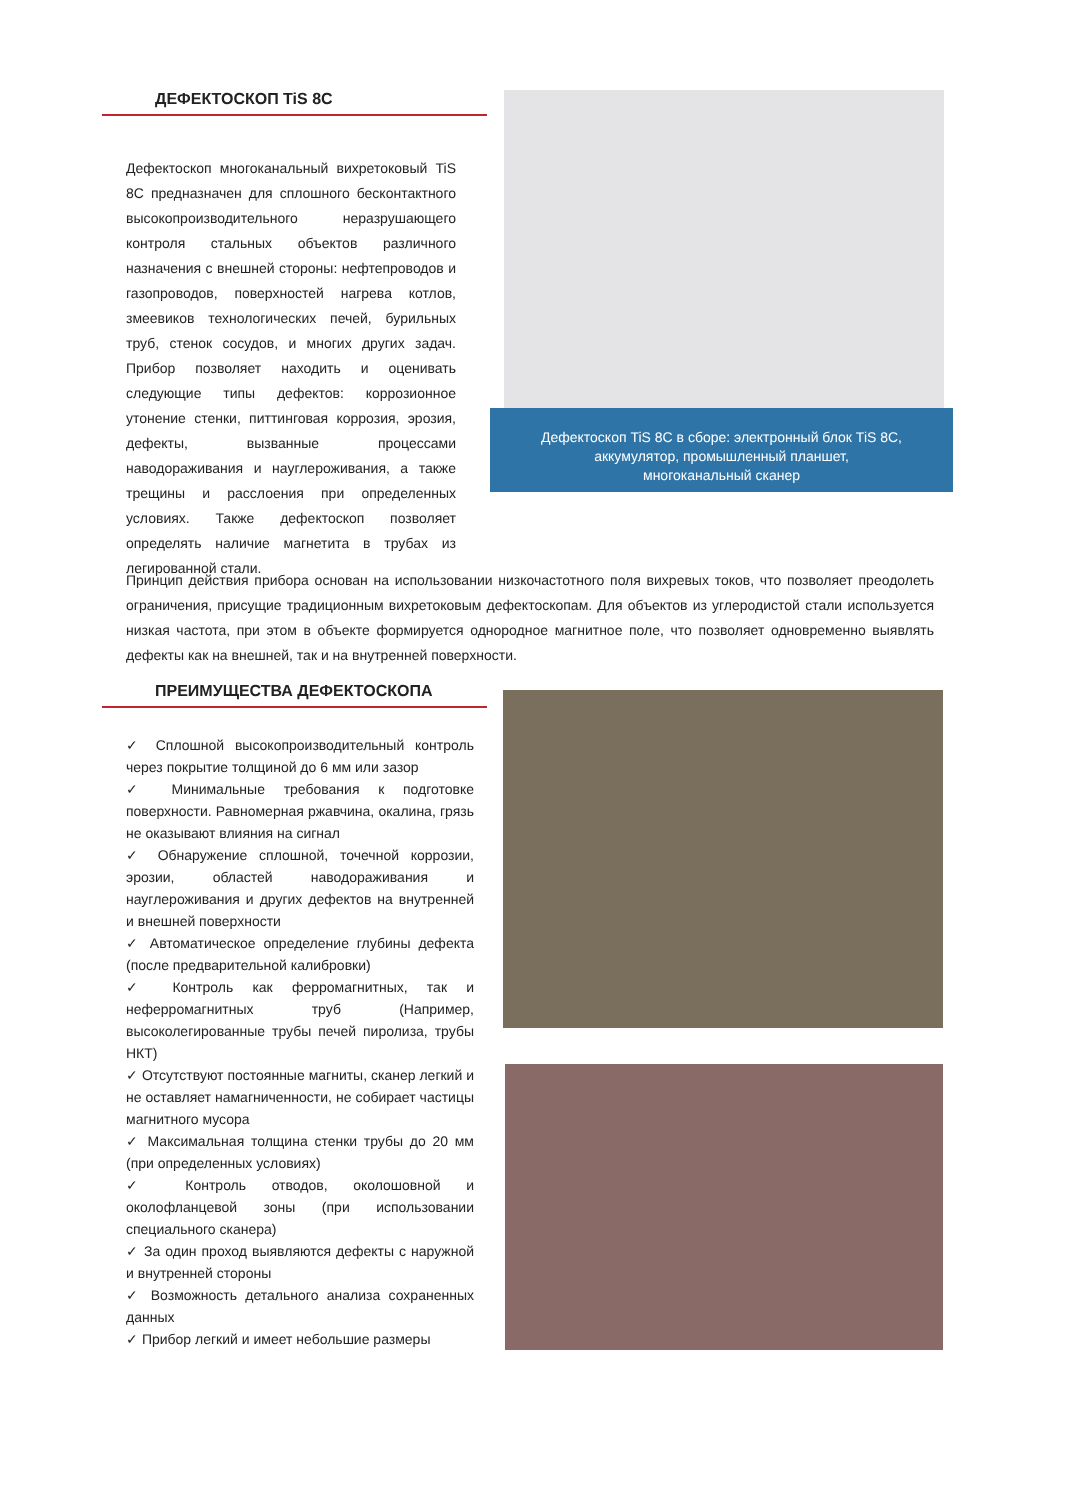ДЕФЕКТОСКОП TiS 8C
Дефектоскоп многоканальный вихретоковый TiS 8C предназначен для сплошного бесконтактного высокопроизводительного неразрушающего контроля стальных объектов различного назначения с внешней стороны: нефтепроводов и газопроводов, поверхностей нагрева котлов, змеевиков технологических печей, бурильных труб, стенок сосудов, и многих других задач. Прибор позволяет находить и оценивать следующие типы дефектов: коррозионное утонение стенки, питтинговая коррозия, эрозия, дефекты, вызванные процессами наводораживания и науглероживания, а также трещины и расслоения при определенных условиях. Также дефектоскоп позволяет определять наличие магнетита в трубах из легированной стали.
Дефектоскоп TiS 8C в сборе: электронный блок TiS 8C,
аккумулятор, промышленный планшет,
многоканальный сканер
Принцип действия прибора основан на использовании низкочастотного поля вихревых токов, что позволяет преодолеть ограничения, присущие традиционным вихретоковым дефектоскопам. Для объектов из углеродистой стали используется низкая частота, при этом в объекте формируется однородное магнитное поле, что позволяет одновременно выявлять дефекты как на внешней, так и на внутренней поверхности.
ПРЕИМУЩЕСТВА ДЕФЕКТОСКОПА
✓ Сплошной высокопроизводительный контроль через покрытие толщиной до 6 мм или зазор
✓ Минимальные требования к подготовке поверхности. Равномерная ржавчина, окалина, грязь не оказывают влияния на сигнал
✓ Обнаружение сплошной, точечной коррозии, эрозии, областей наводораживания и науглероживания и других дефектов на внутренней и внешней поверхности
✓ Автоматическое определение глубины дефекта (после предварительной калибровки)
✓ Контроль как ферромагнитных, так и неферромагнитных труб (Например, высоколегированные трубы печей пиролиза, трубы НКТ)
✓ Отсутствуют постоянные магниты, сканер легкий и не оставляет намагниченности, не собирает частицы магнитного мусора
✓ Максимальная толщина стенки трубы до 20 мм (при определенных условиях)
✓ Контроль отводов, околошовной и околофланцевой зоны (при использовании специального сканера)
✓ За один проход выявляются дефекты с наружной и внутренней стороны
✓ Возможность детального анализа сохраненных данных
✓ Прибор легкий и имеет небольшие размеры